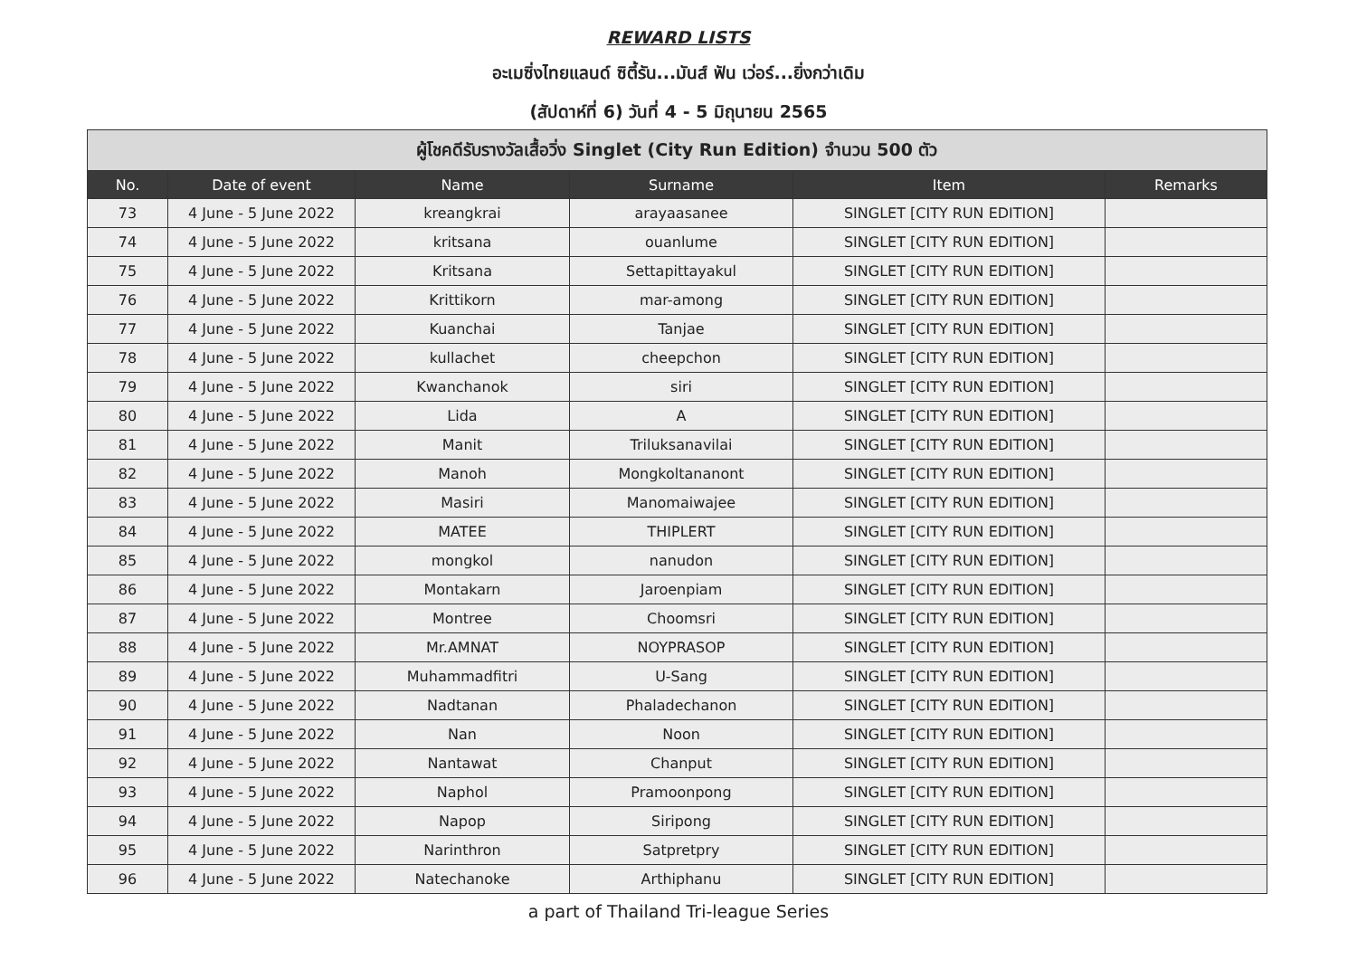REWARD LISTS
อะเมซิ่งไทยแลนด์ ซิตี้รัน...มันส์ ฟัน เว่อร์...ยิ่งกว่าเดิม
(สัปดาห์ที่ 6) วันที่ 4 - 5 มิถุนายน 2565
| ผู้โชคดีรับรางวัลเสื้อวิ่ง Singlet (City Run Edition) จำนวน 500 ตัว | | | | | |
| --- | --- | --- | --- | --- | --- |
| No. | Date of event | Name | Surname | Item | Remarks |
| 73 | 4 June - 5 June 2022 | kreangkrai | arayaasanee | SINGLET [CITY RUN EDITION] | |
| 74 | 4 June - 5 June 2022 | kritsana | ouanlume | SINGLET [CITY RUN EDITION] | |
| 75 | 4 June - 5 June 2022 | Kritsana | Settapittayakul | SINGLET [CITY RUN EDITION] | |
| 76 | 4 June - 5 June 2022 | Krittikorn | mar-among | SINGLET [CITY RUN EDITION] | |
| 77 | 4 June - 5 June 2022 | Kuanchai | Tanjae | SINGLET [CITY RUN EDITION] | |
| 78 | 4 June - 5 June 2022 | kullachet | cheepchon | SINGLET [CITY RUN EDITION] | |
| 79 | 4 June - 5 June 2022 | Kwanchanok | siri | SINGLET [CITY RUN EDITION] | |
| 80 | 4 June - 5 June 2022 | Lida | A | SINGLET [CITY RUN EDITION] | |
| 81 | 4 June - 5 June 2022 | Manit | Triluksanavilai | SINGLET [CITY RUN EDITION] | |
| 82 | 4 June - 5 June 2022 | Manoh | Mongkoltananont | SINGLET [CITY RUN EDITION] | |
| 83 | 4 June - 5 June 2022 | Masiri | Manomaiwajee | SINGLET [CITY RUN EDITION] | |
| 84 | 4 June - 5 June 2022 | MATEE | THIPLERT | SINGLET [CITY RUN EDITION] | |
| 85 | 4 June - 5 June 2022 | mongkol | nanudon | SINGLET [CITY RUN EDITION] | |
| 86 | 4 June - 5 June 2022 | Montakarn | Jaroenpiam | SINGLET [CITY RUN EDITION] | |
| 87 | 4 June - 5 June 2022 | Montree | Choomsri | SINGLET [CITY RUN EDITION] | |
| 88 | 4 June - 5 June 2022 | Mr.AMNAT | NOYPRASOP | SINGLET [CITY RUN EDITION] | |
| 89 | 4 June - 5 June 2022 | Muhammadfitri | U-Sang | SINGLET [CITY RUN EDITION] | |
| 90 | 4 June - 5 June 2022 | Nadtanan | Phaladechanon | SINGLET [CITY RUN EDITION] | |
| 91 | 4 June - 5 June 2022 | Nan | Noon | SINGLET [CITY RUN EDITION] | |
| 92 | 4 June - 5 June 2022 | Nantawat | Chanput | SINGLET [CITY RUN EDITION] | |
| 93 | 4 June - 5 June 2022 | Naphol | Pramoonpong | SINGLET [CITY RUN EDITION] | |
| 94 | 4 June - 5 June 2022 | Napop | Siripong | SINGLET [CITY RUN EDITION] | |
| 95 | 4 June - 5 June 2022 | Narinthron | Satpretpry | SINGLET [CITY RUN EDITION] | |
| 96 | 4 June - 5 June 2022 | Natechanoke | Arthiphanu | SINGLET [CITY RUN EDITION] | |
a part of Thailand Tri-league Series